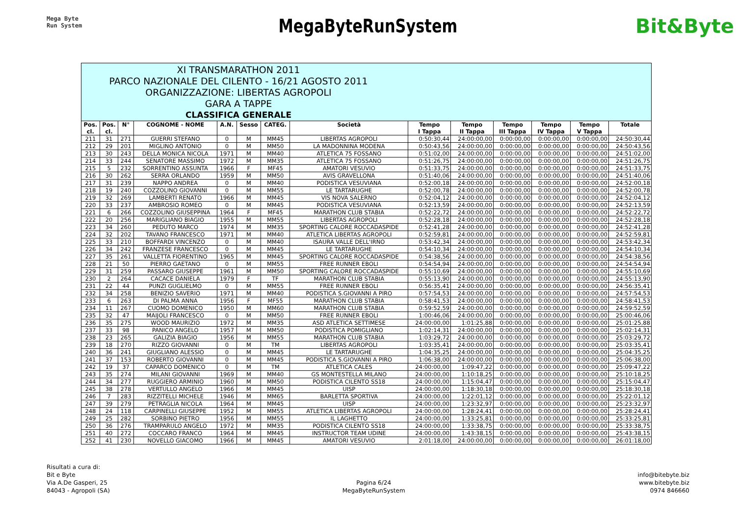Mega Byte
Run System
MegaByteRunSystem
Bit&Byte
XI TRANSMARATHON 2011
PARCO NAZIONALE DEL CILENTO - 16/21 AGOSTO 2011
ORGANIZZAZIONE: LIBERTAS AGROPOLI
GARA A TAPPE
CLASSIFICA GENERALE
| Pos. cl. | Pos. cl. | N° | COGNOME - NOME | A.N. | Sesso | CATEG. | Società | Tempo I Tappa | Tempo II Tappa | Tempo III Tappa | Tempo IV Tappa | Tempo V Tappa | Totale |
| --- | --- | --- | --- | --- | --- | --- | --- | --- | --- | --- | --- | --- | --- |
| 211 | 31 | 271 | GUERRI STEFANO | 0 | M | MM45 | LIBERTAS AGROPOLI | 0:50:30,44 | 24:00:00,00 | 0:00:00,00 | 0:00:00,00 | 0:00:00,00 | 24:50:30,44 |
| 212 | 29 | 201 | MIGLINO ANTONIO | 0 | M | MM50 | LA MADONNINA MODENA | 0:50:43,56 | 24:00:00,00 | 0:00:00,00 | 0:00:00,00 | 0:00:00,00 | 24:50:43,56 |
| 213 | 30 | 243 | DELLA MONICA NICOLA | 1971 | M | MM40 | ATLETICA 75 FOSSANO | 0:51:02,00 | 24:00:00,00 | 0:00:00,00 | 0:00:00,00 | 0:00:00,00 | 24:51:02,00 |
| 214 | 33 | 244 | SENATORE MASSIMO | 1972 | M | MM35 | ATLETICA 75 FOSSANO | 0:51:26,75 | 24:00:00,00 | 0:00:00,00 | 0:00:00,00 | 0:00:00,00 | 24:51:26,75 |
| 215 | 5 | 232 | SORRENTINO ASSUNTA | 1966 | F | MF45 | AMATORI VESUVIO | 0:51:33,75 | 24:00:00,00 | 0:00:00,00 | 0:00:00,00 | 0:00:00,00 | 24:51:33,75 |
| 216 | 30 | 262 | SERRA ORLANDO | 1959 | M | MM50 | AVIS GRAVELLONA | 0:51:40,06 | 24:00:00,00 | 0:00:00,00 | 0:00:00,00 | 0:00:00,00 | 24:51:40,06 |
| 217 | 31 | 239 | NAPPO ANDREA | 0 | M | MM40 | PODISTICA VESUVIANA | 0:52:00,18 | 24:00:00,00 | 0:00:00,00 | 0:00:00,00 | 0:00:00,00 | 24:52:00,18 |
| 218 | 19 | 240 | COZZOLINO GIOVANNI | 0 | M | MM55 | LE TARTARUGHE | 0:52:00,78 | 24:00:00,00 | 0:00:00,00 | 0:00:00,00 | 0:00:00,00 | 24:52:00,78 |
| 219 | 32 | 269 | LAMBERTI RENATO | 1966 | M | MM45 | VIS NOVA SALERNO | 0:52:04,12 | 24:00:00,00 | 0:00:00,00 | 0:00:00,00 | 0:00:00,00 | 24:52:04,12 |
| 220 | 33 | 237 | AMBROSIO ROMEO | 0 | M | MM45 | PODISTICA VESUVIANA | 0:52:13,59 | 24:00:00,00 | 0:00:00,00 | 0:00:00,00 | 0:00:00,00 | 24:52:13,59 |
| 221 | 6 | 266 | COZZOLINO GIUSEPPINA | 1964 | F | MF45 | MARATHON CLUB STABIA | 0:52:22,72 | 24:00:00,00 | 0:00:00,00 | 0:00:00,00 | 0:00:00,00 | 24:52:22,72 |
| 222 | 20 | 256 | MARIGLIANO BIAGIO | 1955 | M | MM55 | LIBERTAS AGROPOLI | 0:52:28,18 | 24:00:00,00 | 0:00:00,00 | 0:00:00,00 | 0:00:00,00 | 24:52:28,18 |
| 223 | 34 | 260 | PEDUTO MARCO | 1974 | M | MM35 | SPORTING CALORE ROCCADASPIDE | 0:52:41,28 | 24:00:00,00 | 0:00:00,00 | 0:00:00,00 | 0:00:00,00 | 24:52:41,28 |
| 224 | 32 | 202 | TAVANO FRANCESCO | 1971 | M | MM40 | ATLETICA LIBERTAS AGROPOLI | 0:52:59,81 | 24:00:00,00 | 0:00:00,00 | 0:00:00,00 | 0:00:00,00 | 24:52:59,81 |
| 225 | 33 | 210 | BOFFARDI VINCENZO | 0 | M | MM40 | ISAURA VALLE DELL'IRNO | 0:53:42,34 | 24:00:00,00 | 0:00:00,00 | 0:00:00,00 | 0:00:00,00 | 24:53:42,34 |
| 226 | 34 | 242 | FRANZESE FRANCESCO | 0 | M | MM45 | LE TARTARUGHE | 0:54:10,34 | 24:00:00,00 | 0:00:00,00 | 0:00:00,00 | 0:00:00,00 | 24:54:10,34 |
| 227 | 35 | 261 | VALLETTA FIORENTINO | 1965 | M | MM45 | SPORTING CALORE ROCCADASPIDE | 0:54:38,56 | 24:00:00,00 | 0:00:00,00 | 0:00:00,00 | 0:00:00,00 | 24:54:38,56 |
| 228 | 21 | 50 | PIERRO GAETANO | 0 | M | MM55 | FREE RUNNER EBOLI | 0:54:54,94 | 24:00:00,00 | 0:00:00,00 | 0:00:00,00 | 0:00:00,00 | 24:54:54,94 |
| 229 | 31 | 259 | PASSARO GIUSEPPE | 1961 | M | MM50 | SPORTING CALORE ROCCADASPIDE | 0:55:10,69 | 24:00:00,00 | 0:00:00,00 | 0:00:00,00 | 0:00:00,00 | 24:55:10,69 |
| 230 | 2 | 264 | CACACE DANIELA | 1979 | F | TF | MARATHON CLUB STABIA | 0:55:13,90 | 24:00:00,00 | 0:00:00,00 | 0:00:00,00 | 0:00:00,00 | 24:55:13,90 |
| 231 | 22 | 44 | PUNZI GUGLIELMO | 0 | M | MM55 | FREE RUNNER EBOLI | 0:56:35,41 | 24:00:00,00 | 0:00:00,00 | 0:00:00,00 | 0:00:00,00 | 24:56:35,41 |
| 232 | 34 | 258 | BENIZIO SAVERIO | 1971 | M | MM40 | PODISTICA S.GIOVANNI A PIRO | 0:57:54,53 | 24:00:00,00 | 0:00:00,00 | 0:00:00,00 | 0:00:00,00 | 24:57:54,53 |
| 233 | 6 | 263 | DI PALMA ANNA | 1956 | F | MF55 | MARATHON CLUB STABIA | 0:58:41,53 | 24:00:00,00 | 0:00:00,00 | 0:00:00,00 | 0:00:00,00 | 24:58:41,53 |
| 234 | 11 | 267 | CUOMO DOMENICO | 1950 | M | MM60 | MARATHON CLUB STABIA | 0:59:52,59 | 24:00:00,00 | 0:00:00,00 | 0:00:00,00 | 0:00:00,00 | 24:59:52,59 |
| 235 | 32 | 47 | MAIJOLI FRANCESCO | 0 | M | MM50 | FREE RUNNER EBOLI | 1:00:46,06 | 24:00:00,00 | 0:00:00,00 | 0:00:00,00 | 0:00:00,00 | 25:00:46,06 |
| 236 | 35 | 275 | WOOD MAURIZIO | 1972 | M | MM35 | ASD ATLETICA SETTIMESE | 24:00:00,00 | 1:01:25,88 | 0:00:00,00 | 0:00:00,00 | 0:00:00,00 | 25:01:25,88 |
| 237 | 33 | 98 | PANICO ANGELO | 1957 | M | MM50 | PODISTICA POMIGLIANO | 1:02:14,31 | 24:00:00,00 | 0:00:00,00 | 0:00:00,00 | 0:00:00,00 | 25:02:14,31 |
| 238 | 23 | 265 | GALIZIA BIAGIO | 1956 | M | MM55 | MARATHON CLUB STABIA | 1:03:29,72 | 24:00:00,00 | 0:00:00,00 | 0:00:00,00 | 0:00:00,00 | 25:03:29,72 |
| 239 | 18 | 270 | RIZZO GIOVANNI | 0 | M | TM | LIBERTAS AGROPOLI | 1:03:35,41 | 24:00:00,00 | 0:00:00,00 | 0:00:00,00 | 0:00:00,00 | 25:03:35,41 |
| 240 | 36 | 241 | GIUGLIANO ALESSIO | 0 | M | MM45 | LE TARTARUGHE | 1:04:35,25 | 24:00:00,00 | 0:00:00,00 | 0:00:00,00 | 0:00:00,00 | 25:04:35,25 |
| 241 | 37 | 153 | ROBERTO GIOVANNI | 0 | M | MM45 | PODISTICA S.GIOVANNI A PIRO | 1:06:38,00 | 24:00:00,00 | 0:00:00,00 | 0:00:00,00 | 0:00:00,00 | 25:06:38,00 |
| 242 | 19 | 37 | CAPARCO DOMENICO | 0 | M | TM | ATLETICA CALES | 24:00:00,00 | 1:09:47,22 | 0:00:00,00 | 0:00:00,00 | 0:00:00,00 | 25:09:47,22 |
| 243 | 35 | 274 | MILANI GIOVANNI | 1969 | M | MM40 | GS MONTESTELLA MILANO | 24:00:00,00 | 1:10:18,25 | 0:00:00,00 | 0:00:00,00 | 0:00:00,00 | 25:10:18,25 |
| 244 | 34 | 277 | RUGGIERO ARMINIO | 1960 | M | MM50 | PODISTICA CILENTO SS18 | 24:00:00,00 | 1:15:04,47 | 0:00:00,00 | 0:00:00,00 | 0:00:00,00 | 25:15:04,47 |
| 245 | 38 | 278 | VERTULLO ANGELO | 1966 | M | MM45 | UISP | 24:00:00,00 | 1:18:30,18 | 0:00:00,00 | 0:00:00,00 | 0:00:00,00 | 25:18:30,18 |
| 246 | 7 | 283 | RIZZITELLI MICHELE | 1946 | M | MM65 | BARLETTA SPORTIVA | 24:00:00,00 | 1:22:01,12 | 0:00:00,00 | 0:00:00,00 | 0:00:00,00 | 25:22:01,12 |
| 247 | 39 | 279 | PETRAGLIA NICOLA | 1964 | M | MM45 | UISP | 24:00:00,00 | 1:23:32,97 | 0:00:00,00 | 0:00:00,00 | 0:00:00,00 | 25:23:32,97 |
| 248 | 24 | 118 | CARPINELLI GIUSEPPE | 1952 | M | MM55 | ATLETICA LIBERTAS AGROPOLI | 24:00:00,00 | 1:28:24,41 | 0:00:00,00 | 0:00:00,00 | 0:00:00,00 | 25:28:24,41 |
| 249 | 25 | 282 | SORBINO PIETRO | 1956 | M | MM55 | IL LAGHETTO | 24:00:00,00 | 1:33:25,81 | 0:00:00,00 | 0:00:00,00 | 0:00:00,00 | 25:33:25,81 |
| 250 | 36 | 276 | TRAMPARULO ANGELO | 1972 | M | MM35 | PODISTICA CILENTO SS18 | 24:00:00,00 | 1:33:38,75 | 0:00:00,00 | 0:00:00,00 | 0:00:00,00 | 25:33:38,75 |
| 251 | 40 | 272 | COCCARO FRANCO | 1964 | M | MM45 | INSTRUCTOR TEAM UDINE | 24:00:00,00 | 1:43:38,15 | 0:00:00,00 | 0:00:00,00 | 0:00:00,00 | 25:43:38,15 |
| 252 | 41 | 230 | NOVELLO GIACOMO | 1966 | M | MM45 | AMATORI VESUVIO | 2:01:18,00 | 24:00:00,00 | 0:00:00,00 | 0:00:00,00 | 0:00:00,00 | 26:01:18,00 |
Risultati a cura di:
Bit e Byte
Via A.De Gasperi, 25
84043 - Agropoli (SA)
Pagina 6/24
MegaByteRunSystem
info@bitebyte.biz
www.bitebyte.biz
0974 846660